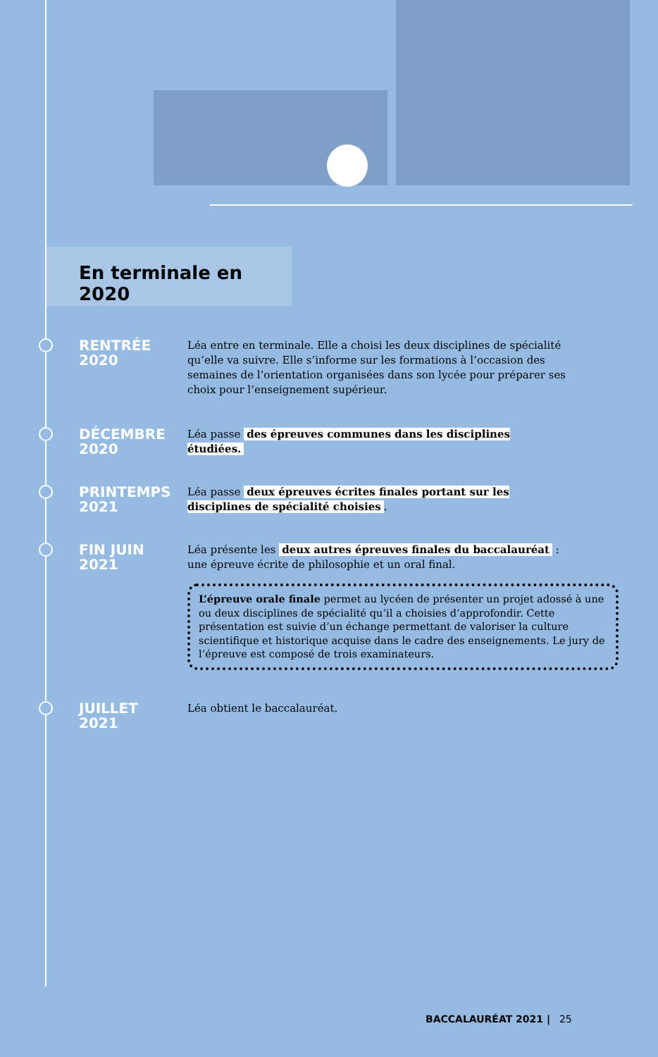En terminale en 2020
RENTRÉE
2020
Léa entre en terminale. Elle a choisi les deux disciplines de spécialité qu’elle va suivre. Elle s’informe sur les formations à l’occasion des semaines de l’orientation organisées dans son lycée pour préparer ses choix pour l’enseignement supérieur.
DÉCEMBRE
2020
Léa passe des épreuves communes dans les disciplines étudiées.
PRINTEMPS
2021
Léa passe deux épreuves écrites finales portant sur les disciplines de spécialité choisies.
FIN JUIN
2021
Léa présente les deux autres épreuves finales du baccalauréat : une épreuve écrite de philosophie et un oral final.
L’épreuve orale finale permet au lycéen de présenter un projet adossé à une ou deux disciplines de spécialité qu’il a choisies d’approfondir. Cette présentation est suivie d’un échange permettant de valoriser la culture scientifique et historique acquise dans le cadre des enseignements. Le jury de l’épreuve est composé de trois examinateurs.
JUILLET
2021
Léa obtient le baccalauréat.
BACCALAURÉAT 2021 | 25